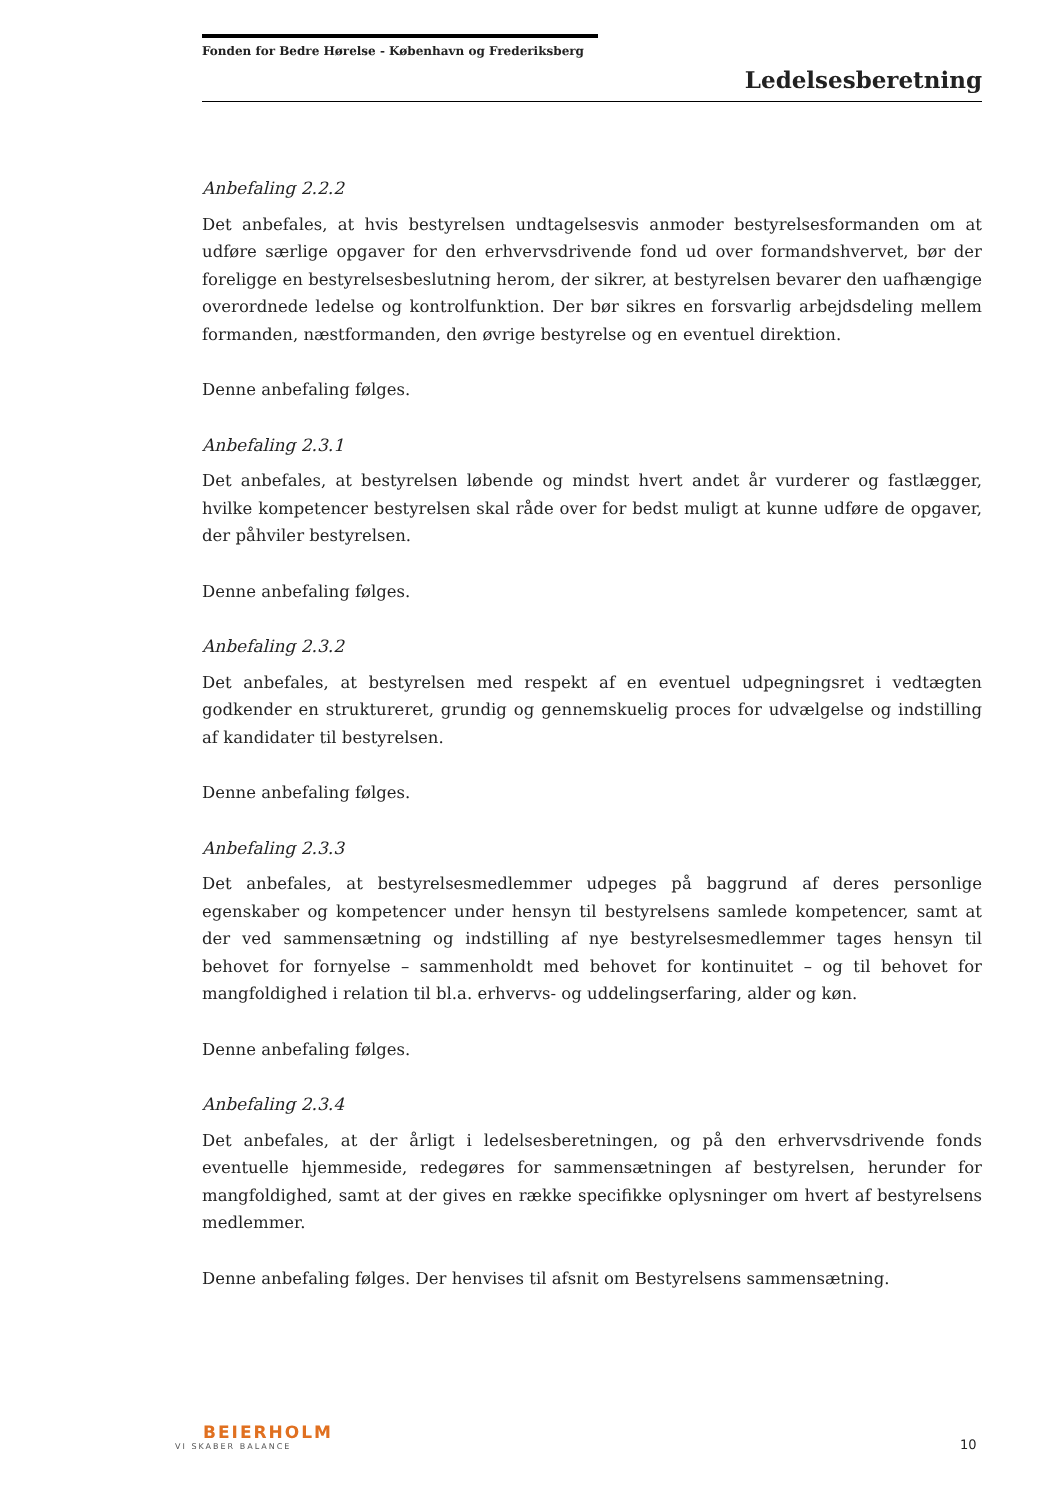Fonden for Bedre Hørelse - København og Frederiksberg
Ledelsesberetning
Anbefaling 2.2.2
Det anbefales, at hvis bestyrelsen undtagelsesvis anmoder bestyrelsesformanden om at udføre særlige opgaver for den erhvervsdrivende fond ud over formandshvervet, bør der foreligge en bestyrelsesbeslutning herom, der sikrer, at bestyrelsen bevarer den uafhængige overordnede ledelse og kontrolfunktion. Der bør sikres en forsvarlig arbejdsdeling mellem formanden, næstformanden, den øvrige bestyrelse og en eventuel direktion.
Denne anbefaling følges.
Anbefaling 2.3.1
Det anbefales, at bestyrelsen løbende og mindst hvert andet år vurderer og fastlægger, hvilke kompetencer bestyrelsen skal råde over for bedst muligt at kunne udføre de opgaver, der påhviler bestyrelsen.
Denne anbefaling følges.
Anbefaling 2.3.2
Det anbefales, at bestyrelsen med respekt af en eventuel udpegningsret i vedtægten godkender en struktureret, grundig og gennemskuelig proces for udvælgelse og indstilling af kandidater til bestyrelsen.
Denne anbefaling følges.
Anbefaling 2.3.3
Det anbefales, at bestyrelsesmedlemmer udpeges på baggrund af deres personlige egenskaber og kompetencer under hensyn til bestyrelsens samlede kompetencer, samt at der ved sammensætning og indstilling af nye bestyrelsesmedlemmer tages hensyn til behovet for fornyelse – sammenholdt med behovet for kontinuitet – og til behovet for mangfoldighed i relation til bl.a. erhvervs- og uddelingserfaring, alder og køn.
Denne anbefaling følges.
Anbefaling 2.3.4
Det anbefales, at der årligt i ledelsesberetningen, og på den erhvervsdrivende fonds eventuelle hjemmeside, redegøres for sammensætningen af bestyrelsen, herunder for mangfoldighed, samt at der gives en række specifikke oplysninger om hvert af bestyrelsens medlemmer.
Denne anbefaling følges. Der henvises til afsnit om Bestyrelsens sammensætning.
BEIERHOLM
VI SKABER BALANCE
10